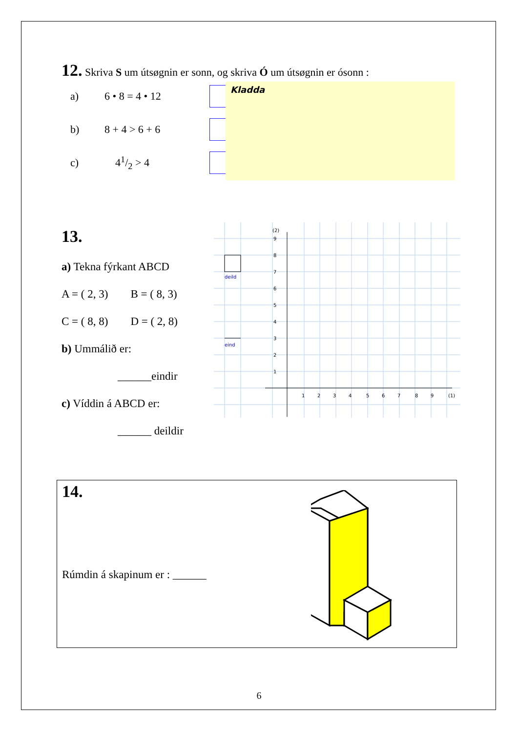12.
Skriva S um útsøgnin er sonn, og skriva Ó um útsøgnin er ósonn :
a) 6 • 8 = 4 • 12
b) 8 + 4 > 6 + 6
c) 41/2 > 4
Kladda
13.
a) Tekna fýrkant ABCD
A = ( 2, 3) B = ( 8, 3)
C = ( 8, 8) D = ( 2, 8)
b) Ummálið er:
______eindir
c) Víddin á ABCD er:
______ deildir
deild
eind
(2)
9
8
7
6
5
4
3
2
1
1
2
3
4
5
6
7
8
9
(1)
14.
Rúmdin á skapinum er : ______
6